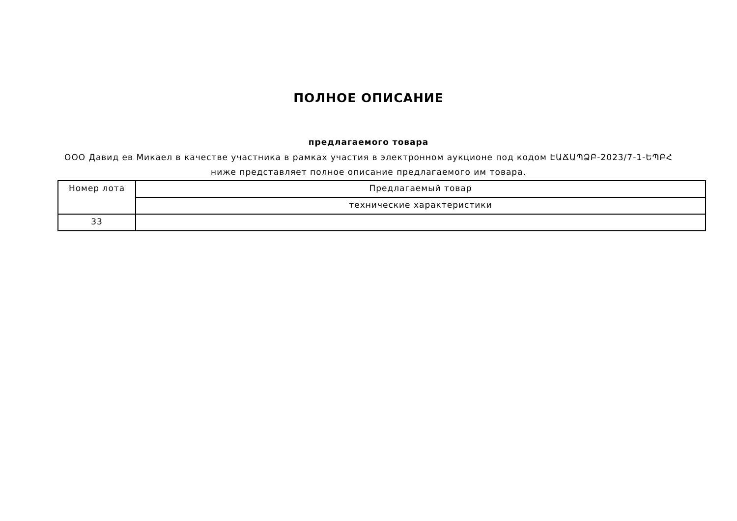ПОЛНОЕ ОПИСАНИЕ
предлагаемого товара
ООО Давид ев Микаел в качестве участника в рамках участия в электронном аукционе под кодом ԷԱՃԱՊՁԲ-2023/7-1-ԵՊԲՀ ниже представляет полное описание предлагаемого им товара.
| Номер лота | Предлагаемый товар |
| --- | --- |
| | технические характеристики |
| 33 | |